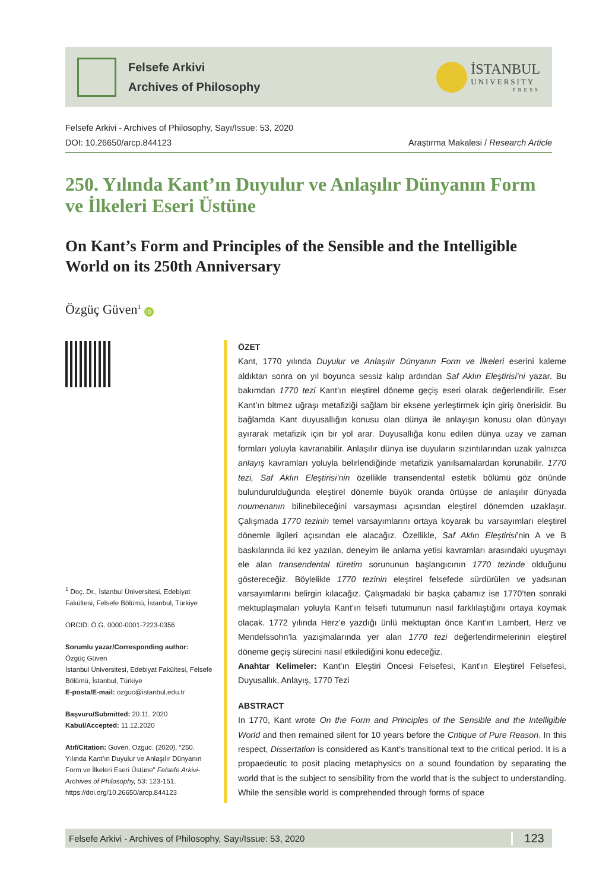Felsefe Arkivi
Archives of Philosophy
İSTANBUL
UNIVERSITY
PRESS
Felsefe Arkivi - Archives of Philosophy, Sayı/Issue: 53, 2020
DOI: 10.26650/arcp.844123 Araştırma Makalesi / Research Article
250. Yılında Kant’ın Duyulur ve Anlaşılır Dünyanın Form ve İlkeleri Eseri Üstüne
On Kant’s Form and Principles of the Sensible and the Intelligible World on its 250th Anniversary
Özgüç Güven<sup>1</sup> iD
<sup>1</sup> Doç. Dr., İstanbul Üniversitesi, Edebiyat Fakültesi, Felsefe Bölümü, İstanbul, Türkiye
ORCID: Ö.G. 0000-0001-7223-0356
Sorumlu yazar/Corresponding author:
Özgüç Güven
İstanbul Üniversitesi, Edebiyat Fakültesi, Felsefe Bölümü, İstanbul, Türkiye
E-posta/E-mail: ozguc@istanbul.edu.tr
Başvuru/Submitted: 20.11. 2020
Kabul/Accepted: 11.12.2020
Atıf/Citation: Guven, Ozguc. (2020). “250. Yılında Kant’ın Duyulur ve Anlaşılır Dünyanın Form ve İlkeleri Eseri Üstüne” Felsefe Arkivi-Archives of Philosophy, 53: 123-151. https://doi.org/10.26650/arcp.844123
ÖZET
Kant, 1770 yılında Duyulur ve Anlaşılır Dünyanın Form ve İlkeleri eserini kaleme aldıktan sonra on yıl boyunca sessiz kalıp ardından Saf Aklın Eleştirisi’ni yazar. Bu bakımdan 1770 tezi Kant’ın eleştirel döneme geçiş eseri olarak değerlendirilir. Eser Kant’ın bitmez uğraşı metafiziği sağlam bir eksene yerleştirmek için giriş önerisidir. Bu bağlamda Kant duyusallığın konusu olan dünya ile anlayışın konusu olan dünyayı ayırarak metafizik için bir yol arar. Duyusallığa konu edilen dünya uzay ve zaman formları yoluyla kavranabilir. Anlaşılır dünya ise duyuların sızıntılarından uzak yalnızca anlayış kavramları yoluyla belirlendiğinde metafizik yanılsamalardan korunabilir. 1770 tezi, Saf Aklın Eleştirisi’nin özellikle transendental estetik bölümü göz önünde bulundurulduğunda eleştirel dönemle büyük oranda örtüşse de anlaşılır dünyada noumenanın bilinebileceğini varsayması açısından eleştirel dönemden uzaklaşır. Çalışmada 1770 tezinin temel varsayımlarını ortaya koyarak bu varsayımları eleştirel dönemle ilgileri açısından ele alacağız. Özellikle, Saf Aklın Eleştirisi’nin A ve B baskılarında iki kez yazılan, deneyim ile anlama yetisi kavramları arasındaki uyuşmayı ele alan transendental türetim sorununun başlangıcının 1770 tezinde olduğunu göstereceğiz. Böylelikle 1770 tezinin eleştirel felsefede sürdürülen ve yadsınan varsayımlarını belirgin kılacağız. Çalışmadaki bir başka çabamız ise 1770’ten sonraki mektuplaşmaları yoluyla Kant’ın felsefi tutumunun nasıl farklılaştığını ortaya koymak olacak. 1772 yılında Herz’e yazdığı ünlü mektuptan önce Kant’ın Lambert, Herz ve Mendelssohn’la yazışmalarında yer alan 1770 tezi değerlendirmelerinin eleştirel döneme geçiş sürecini nasıl etkilediğini konu edeceğiz.
Anahtar Kelimeler: Kant’ın Eleştiri Öncesi Felsefesi, Kant’ın Eleştirel Felsefesi, Duyusallık, Anlayış, 1770 Tezi
ABSTRACT
In 1770, Kant wrote On the Form and Principles of the Sensible and the Intelligible World and then remained silent for 10 years before the Critique of Pure Reason. In this respect, Dissertation is considered as Kant’s transitional text to the critical period. It is a propaedeutic to posit placing metaphysics on a sound foundation by separating the world that is the subject to sensibility from the world that is the subject to understanding. While the sensible world is comprehended through forms of space
Felsefe Arkivi - Archives of Philosophy, Sayı/Issue: 53, 2020 123